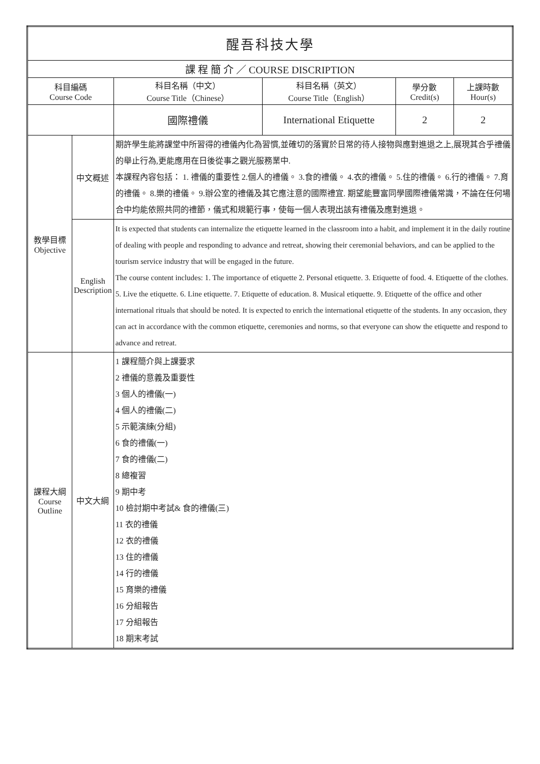| 醒吾科技大學 | | | | | |
| --- | --- | --- | --- | --- | --- |
| 課 程 簡 介 ／ COURSE DISCRIPTION | | | | | |
| 科目編碼 Course Code | | 科目名稱（中文） Course Title（Chinese） | 科目名稱（英文） Course Title（English） | 學分數 Credit(s) | 上課時數 Hour(s) |
| | | 國際禮儀 | International Etiquette | 2 | 2 |
| 教學目標 Objective | 中文概述 | 期許學生能將課堂中所習得的禮儀內化為習慣,並確切的落實於日常的待人接物與應對進退之上,展現其合乎禮儀的舉止行為,更能應用在日後從事之觀光服務業中. 本課程內容包括： 1. 禮儀的重要性 2.個人的禮儀。 3.食的禮儀。 4.衣的禮儀。 5.住的禮儀。 6.行的禮儀。 7.育的禮儀。 8.樂的禮儀。 9.辦公室的禮儀及其它應注意的國際禮宜. 期望能豐富同學國際禮儀常識，不論在任何場合中均能依照共同的禮節，儀式和規範行事，使每一個人表現出該有禮儀及應對進退。 | | | |
| | English Description | It is expected that students can internalize the etiquette learned in the classroom into a habit, and implement it in the daily routine of dealing with people and responding to advance and retreat, showing their ceremonial behaviors, and can be applied to the tourism service industry that will be engaged in the future. The course content includes: 1. The importance of etiquette 2. Personal etiquette. 3. Etiquette of food. 4. Etiquette of the clothes. 5. Live the etiquette. 6. Line etiquette. 7. Etiquette of education. 8. Musical etiquette. 9. Etiquette of the office and other international rituals that should be noted. It is expected to enrich the international etiquette of the students. In any occasion, they can act in accordance with the common etiquette, ceremonies and norms, so that everyone can show the etiquette and respond to advance and retreat. | | | |
| 課程大綱 Course Outline | 中文大綱 | 1 課程簡介與上課要求 2 禮儀的意義及重要性 3 個人的禮儀(一) 4 個人的禮儀(二) 5 示範演練(分組) 6 食的禮儀(一) 7 食的禮儀(二) 8 總複習 9 期中考 10 檢討期中考試& 食的禮儀(三) 11 衣的禮儀 12 衣的禮儀 13 住的禮儀 14 行的禮儀 15 育樂的禮儀 16 分組報告 17 分組報告 18 期末考試 | | | |